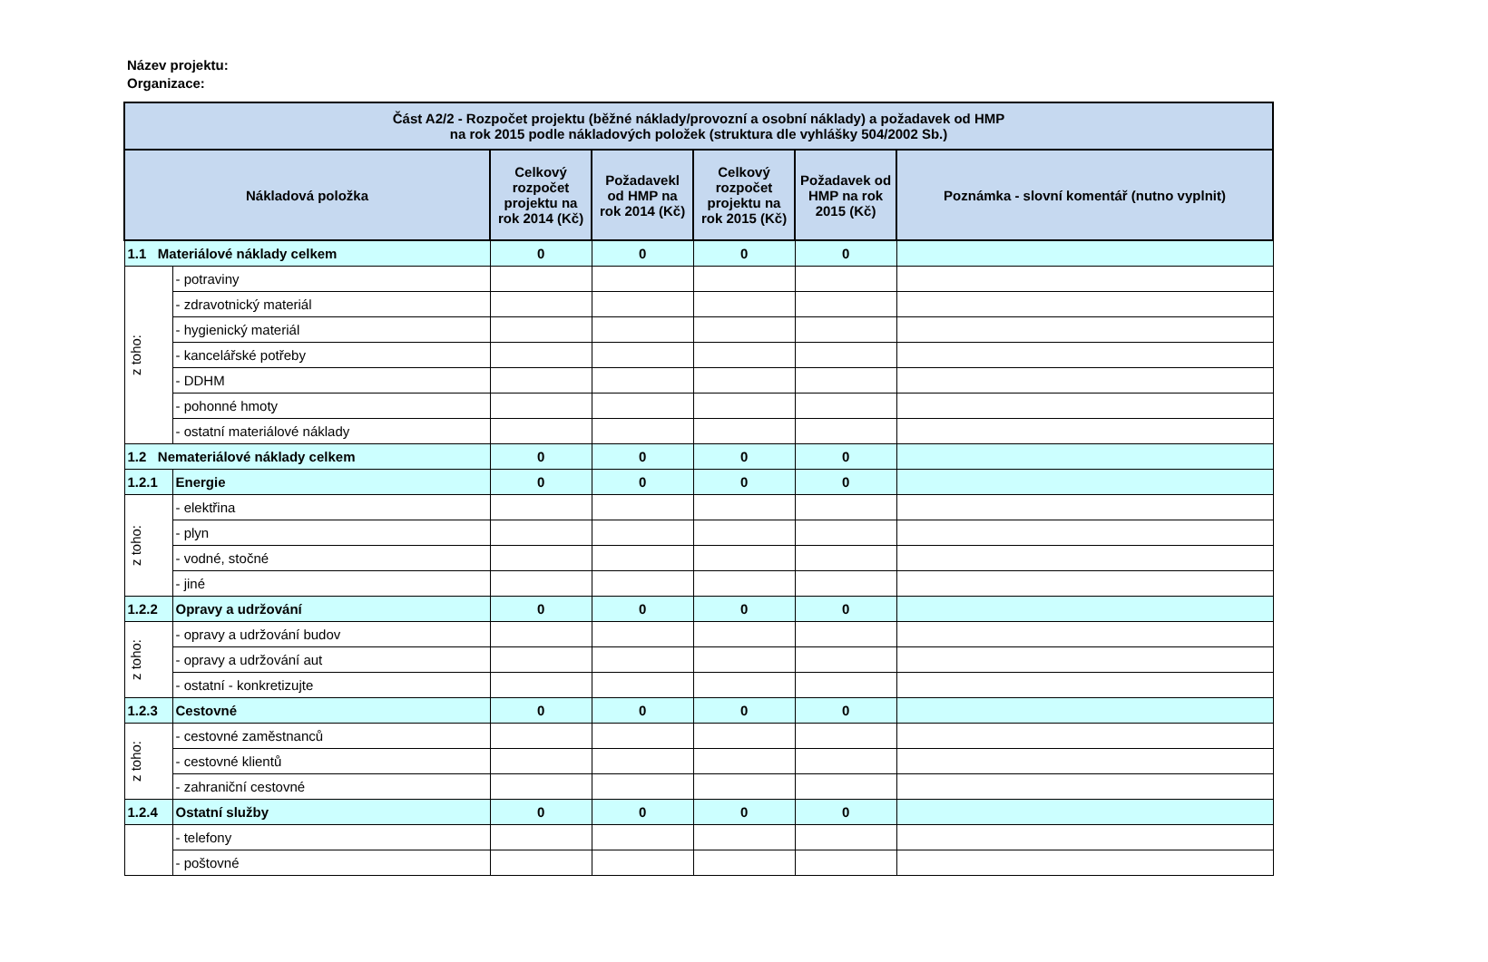Název projektu:
Organizace:
| Část A2/2 - Rozpočet projektu (běžné náklady/provozní a osobní náklady) a požadavek od HMP na rok 2015 podle nákladových položek (struktura dle vyhlášky 504/2002 Sb.) | | | | | | |
| --- | --- | --- | --- | --- | --- | --- |
| Nákladová položka | | Celkový rozpočet projektu na rok 2014 (Kč) | Požadavekl od HMP na rok 2014 (Kč) | Celkový rozpočet projektu na rok 2015 (Kč) | Požadavek od HMP na rok 2015 (Kč) | Poznámka - slovní komentář (nutno vyplnit) |
| 1.1 Materiálové náklady celkem | | 0 | 0 | 0 | 0 | |
| z toho: | - potraviny | | | | | |
| | - zdravotnický materiál | | | | | |
| | - hygienický materiál | | | | | |
| | - kancelářské potřeby | | | | | |
| | - DDHM | | | | | |
| | - pohonné hmoty | | | | | |
| | - ostatní materiálové náklady | | | | | |
| 1.2 Nemateriálové náklady celkem | | 0 | 0 | 0 | 0 | |
| 1.2.1 | Energie | 0 | 0 | 0 | 0 | |
| z toho: | - elektřina | | | | | |
| | - plyn | | | | | |
| | - vodné, stočné | | | | | |
| | - jiné | | | | | |
| 1.2.2 | Opravy a udržování | 0 | 0 | 0 | 0 | |
| z toho: | - opravy a udržování budov | | | | | |
| | - opravy a udržování aut | | | | | |
| | - ostatní - konkretizujte | | | | | |
| 1.2.3 | Cestovné | 0 | 0 | 0 | 0 | |
| z toho: | - cestovné zaměstnanců | | | | | |
| | - cestovné klientů | | | | | |
| | - zahraniční cestovné | | | | | |
| 1.2.4 | Ostatní služby | 0 | 0 | 0 | 0 | |
| | - telefony | | | | | |
| | - poštovné | | | | | |